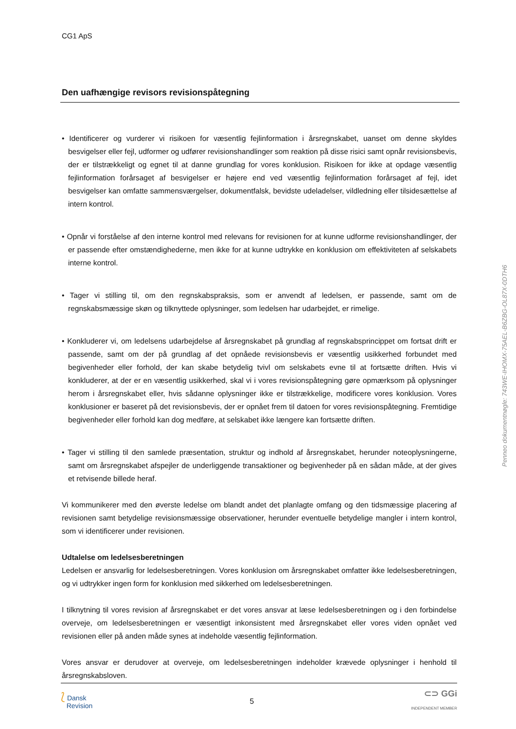CG1 ApS
Den uafhængige revisors revisionspåtegning
• Identificerer og vurderer vi risikoen for væsentlig fejlinformation i årsregnskabet, uanset om denne skyldes besvigelser eller fejl, udformer og udfører revisionshandlinger som reaktion på disse risici samt opnår revisionsbevis, der er tilstrækkeligt og egnet til at danne grundlag for vores konklusion. Risikoen for ikke at opdage væsentlig fejlinformation forårsaget af besvigelser er højere end ved væsentlig fejlinformation forårsaget af fejl, idet besvigelser kan omfatte sammensværgelser, dokumentfalsk, bevidste udeladelser, vildledning eller tilsidesættelse af intern kontrol.
• Opnår vi forståelse af den interne kontrol med relevans for revisionen for at kunne udforme revisionshandlinger, der er passende efter omstændighederne, men ikke for at kunne udtrykke en konklusion om effektiviteten af selskabets interne kontrol.
• Tager vi stilling til, om den regnskabspraksis, som er anvendt af ledelsen, er passende, samt om de regnskabsmæssige skøn og tilknyttede oplysninger, som ledelsen har udarbejdet, er rimelige.
• Konkluderer vi, om ledelsens udarbejdelse af årsregnskabet på grundlag af regnskabsprincippet om fortsat drift er passende, samt om der på grundlag af det opnåede revisionsbevis er væsentlig usikkerhed forbundet med begivenheder eller forhold, der kan skabe betydelig tvivl om selskabets evne til at fortsætte driften. Hvis vi konkluderer, at der er en væsentlig usikkerhed, skal vi i vores revisionspåtegning gøre opmærksom på oplysninger herom i årsregnskabet eller, hvis sådanne oplysninger ikke er tilstrækkelige, modificere vores konklusion. Vores konklusioner er baseret på det revisionsbevis, der er opnået frem til datoen for vores revisionspåtegning. Fremtidige begivenheder eller forhold kan dog medføre, at selskabet ikke længere kan fortsætte driften.
• Tager vi stilling til den samlede præsentation, struktur og indhold af årsregnskabet, herunder noteoplysningerne, samt om årsregnskabet afspejler de underliggende transaktioner og begivenheder på en sådan måde, at der gives et retvisende billede heraf.
Vi kommunikerer med den øverste ledelse om blandt andet det planlagte omfang og den tidsmæssige placering af revisionen samt betydelige revisionsmæssige observationer, herunder eventuelle betydelige mangler i intern kontrol, som vi identificerer under revisionen.
Udtalelse om ledelsesberetningen
Ledelsen er ansvarlig for ledelsesberetningen. Vores konklusion om årsregnskabet omfatter ikke ledelsesberetningen, og vi udtrykker ingen form for konklusion med sikkerhed om ledelsesberetningen.
I tilknytning til vores revision af årsregnskabet er det vores ansvar at læse ledelsesberetningen og i den forbindelse overveje, om ledelsesberetningen er væsentligt inkonsistent med årsregnskabet eller vores viden opnået ved revisionen eller på anden måde synes at indeholde væsentlig fejlinformation.
Vores ansvar er derudover at overveje, om ledelsesberetningen indeholder krævede oplysninger i henhold til årsregnskabsloven.
Penneo dokumentnøgle: 743WE-IHOMX-75AEL-B6ZBG-OL87X-0DTH6
⟅ Dansk
Revision
5
⊂⊃ GGi
INDEPENDENT MEMBER